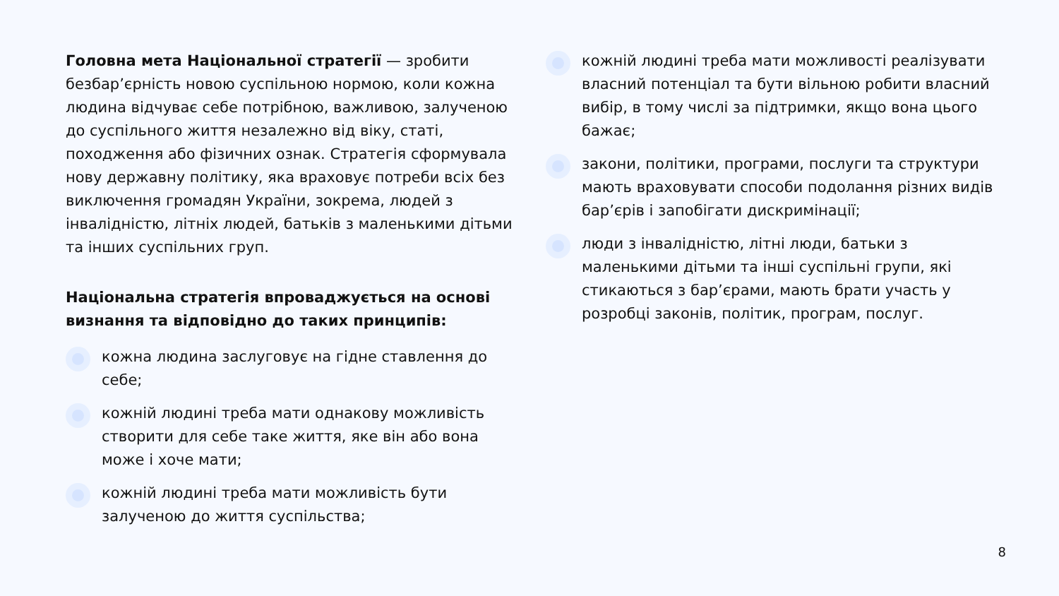Головна мета Національної стратегії — зробити безбар’єрність новою суспільною нормою, коли кожна людина відчуває себе потрібною, важливою, залученою до суспільного життя незалежно від віку, статі, походження або фізичних ознак. Стратегія сформувала нову державну політику, яка враховує потреби всіх без виключення громадян України, зокрема, людей з інвалідністю, літніх людей, батьків з маленькими дітьми та інших суспільних груп.
Національна стратегія впроваджується на основі визнання та відповідно до таких принципів:
кожна людина заслуговує на гідне ставлення до себе;
кожній людині треба мати однакову можливість створити для себе таке життя, яке він або вона може і хоче мати;
кожній людині треба мати можливість бути залученою до життя суспільства;
кожній людині треба мати можливості реалізувати власний потенціал та бути вільною робити власний вибір, в тому числі за підтримки, якщо вона цього бажає;
закони, політики, програми, послуги та структури мають враховувати способи подолання різних видів бар’єрів і запобігати дискримінації;
люди з інвалідністю, літні люди, батьки з маленькими дітьми та інші суспільні групи, які стикаються з бар’єрами, мають брати участь у розробці законів, політик, програм, послуг.
8